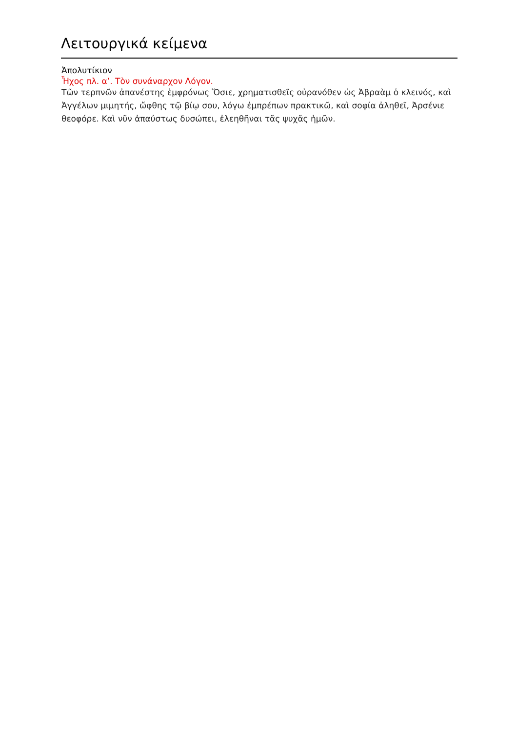Λειτουργικά κείμενα
Ἀπολυτίκιον
Ἦχος πλ. α’. Τὸν συνάναρχον Λόγον.
Τῶν τερπνῶν ἀπανέστης ἐμφρόνως Ὅσιε, χρηματισθεῖς οὐρανόθεν ὡς Ἀβραὰμ ὁ κλεινός, καὶ Ἀγγέλων μιμητής, ὤφθης τῷ βίῳ σου, λόγω ἐμπρέπων πρακτικῶ, καὶ σοφία ἀληθεῖ, Ἀρσένιε θεοφόρε. Καὶ νῦν ἀπαύστως δυσώπει, ἐλεηθῆναι τᾶς ψυχᾶς ἡμῶν.